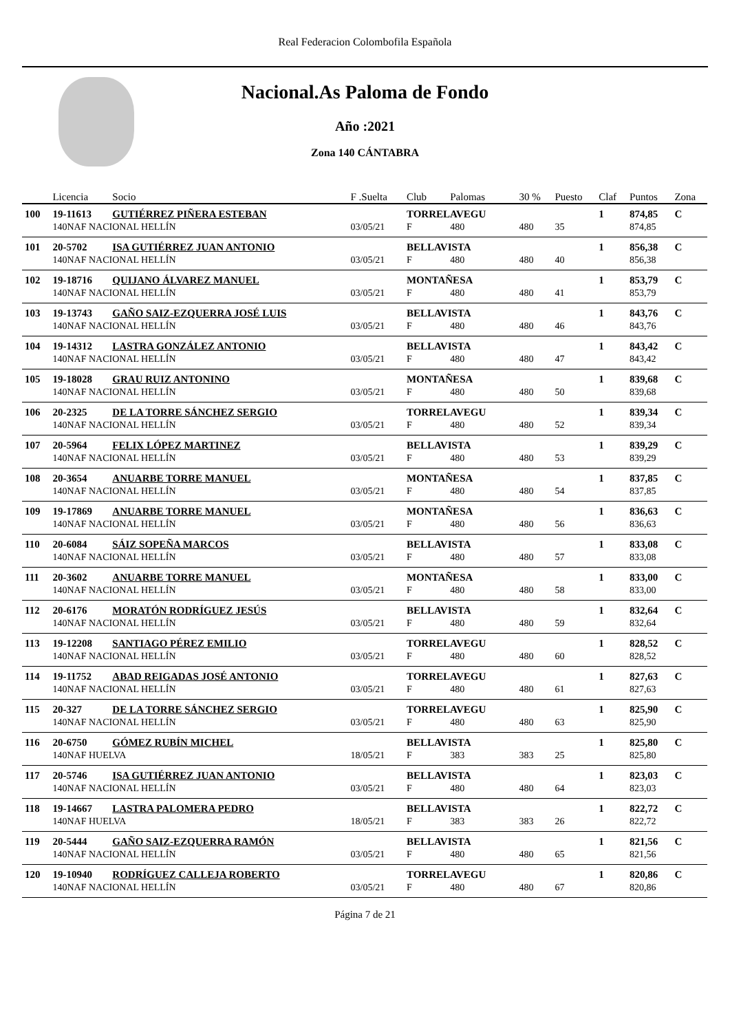Real Federacion Colombofila Española
Nacional.As Paloma de Fondo
Año :2021
Zona 140 CÁNTABRA
| | Licencia | Socio | F .Suelta | Club | Palomas | 30 % | Puesto | Claf | Puntos | Zona |
| --- | --- | --- | --- | --- | --- | --- | --- | --- | --- | --- |
| 100 | 19-11613 | GUTIÉRREZ PIÑERA ESTEBAN | | TORRELAVEGU | | | | 1 | 874,85 | C |
| | 140NAF NACIONAL HELLÍN | | 03/05/21 | F | 480 | 480 | 35 | | 874,85 | |
| 101 | 20-5702 | ISA GUTIÉRREZ JUAN ANTONIO | | BELLAVISTA | | | | 1 | 856,38 | C |
| | 140NAF NACIONAL HELLÍN | | 03/05/21 | F | 480 | 480 | 40 | | 856,38 | |
| 102 | 19-18716 | QUIJANO ÁLVAREZ MANUEL | | MONTAÑESA | | | | 1 | 853,79 | C |
| | 140NAF NACIONAL HELLÍN | | 03/05/21 | F | 480 | 480 | 41 | | 853,79 | |
| 103 | 19-13743 | GAÑO SAIZ-EZQUERRA JOSÉ LUIS | | BELLAVISTA | | | | 1 | 843,76 | C |
| | 140NAF NACIONAL HELLÍN | | 03/05/21 | F | 480 | 480 | 46 | | 843,76 | |
| 104 | 19-14312 | LASTRA GONZÁLEZ ANTONIO | | BELLAVISTA | | | | 1 | 843,42 | C |
| | 140NAF NACIONAL HELLÍN | | 03/05/21 | F | 480 | 480 | 47 | | 843,42 | |
| 105 | 19-18028 | GRAU RUIZ ANTONINO | | MONTAÑESA | | | | 1 | 839,68 | C |
| | 140NAF NACIONAL HELLÍN | | 03/05/21 | F | 480 | 480 | 50 | | 839,68 | |
| 106 | 20-2325 | DE LA TORRE SÁNCHEZ SERGIO | | TORRELAVEGU | | | | 1 | 839,34 | C |
| | 140NAF NACIONAL HELLÍN | | 03/05/21 | F | 480 | 480 | 52 | | 839,34 | |
| 107 | 20-5964 | FELIX LÓPEZ MARTINEZ | | BELLAVISTA | | | | 1 | 839,29 | C |
| | 140NAF NACIONAL HELLÍN | | 03/05/21 | F | 480 | 480 | 53 | | 839,29 | |
| 108 | 20-3654 | ANUARBE TORRE MANUEL | | MONTAÑESA | | | | 1 | 837,85 | C |
| | 140NAF NACIONAL HELLÍN | | 03/05/21 | F | 480 | 480 | 54 | | 837,85 | |
| 109 | 19-17869 | ANUARBE TORRE MANUEL | | MONTAÑESA | | | | 1 | 836,63 | C |
| | 140NAF NACIONAL HELLÍN | | 03/05/21 | F | 480 | 480 | 56 | | 836,63 | |
| 110 | 20-6084 | SÁIZ SOPEÑA MARCOS | | BELLAVISTA | | | | 1 | 833,08 | C |
| | 140NAF NACIONAL HELLÍN | | 03/05/21 | F | 480 | 480 | 57 | | 833,08 | |
| 111 | 20-3602 | ANUARBE TORRE MANUEL | | MONTAÑESA | | | | 1 | 833,00 | C |
| | 140NAF NACIONAL HELLÍN | | 03/05/21 | F | 480 | 480 | 58 | | 833,00 | |
| 112 | 20-6176 | MORATÓN RODRÍGUEZ JESÚS | | BELLAVISTA | | | | 1 | 832,64 | C |
| | 140NAF NACIONAL HELLÍN | | 03/05/21 | F | 480 | 480 | 59 | | 832,64 | |
| 113 | 19-12208 | SANTIAGO PÉREZ EMILIO | | TORRELAVEGU | | | | 1 | 828,52 | C |
| | 140NAF NACIONAL HELLÍN | | 03/05/21 | F | 480 | 480 | 60 | | 828,52 | |
| 114 | 19-11752 | ABAD REIGADAS JOSÉ ANTONIO | | TORRELAVEGU | | | | 1 | 827,63 | C |
| | 140NAF NACIONAL HELLÍN | | 03/05/21 | F | 480 | 480 | 61 | | 827,63 | |
| 115 | 20-327 | DE LA TORRE SÁNCHEZ SERGIO | | TORRELAVEGU | | | | 1 | 825,90 | C |
| | 140NAF NACIONAL HELLÍN | | 03/05/21 | F | 480 | 480 | 63 | | 825,90 | |
| 116 | 20-6750 | GÓMEZ RUBÍN MICHEL | | BELLAVISTA | | | | 1 | 825,80 | C |
| | 140NAF HUELVA | | 18/05/21 | F | 383 | 383 | 25 | | 825,80 | |
| 117 | 20-5746 | ISA GUTIÉRREZ JUAN ANTONIO | | BELLAVISTA | | | | 1 | 823,03 | C |
| | 140NAF NACIONAL HELLÍN | | 03/05/21 | F | 480 | 480 | 64 | | 823,03 | |
| 118 | 19-14667 | LASTRA PALOMERA PEDRO | | BELLAVISTA | | | | 1 | 822,72 | C |
| | 140NAF HUELVA | | 18/05/21 | F | 383 | 383 | 26 | | 822,72 | |
| 119 | 20-5444 | GAÑO SAIZ-EZQUERRA RAMÓN | | BELLAVISTA | | | | 1 | 821,56 | C |
| | 140NAF NACIONAL HELLÍN | | 03/05/21 | F | 480 | 480 | 65 | | 821,56 | |
| 120 | 19-10940 | RODRÍGUEZ CALLEJA ROBERTO | | TORRELAVEGU | | | | 1 | 820,86 | C |
| | 140NAF NACIONAL HELLÍN | | 03/05/21 | F | 480 | 480 | 67 | | 820,86 | |
Página 7 de 21